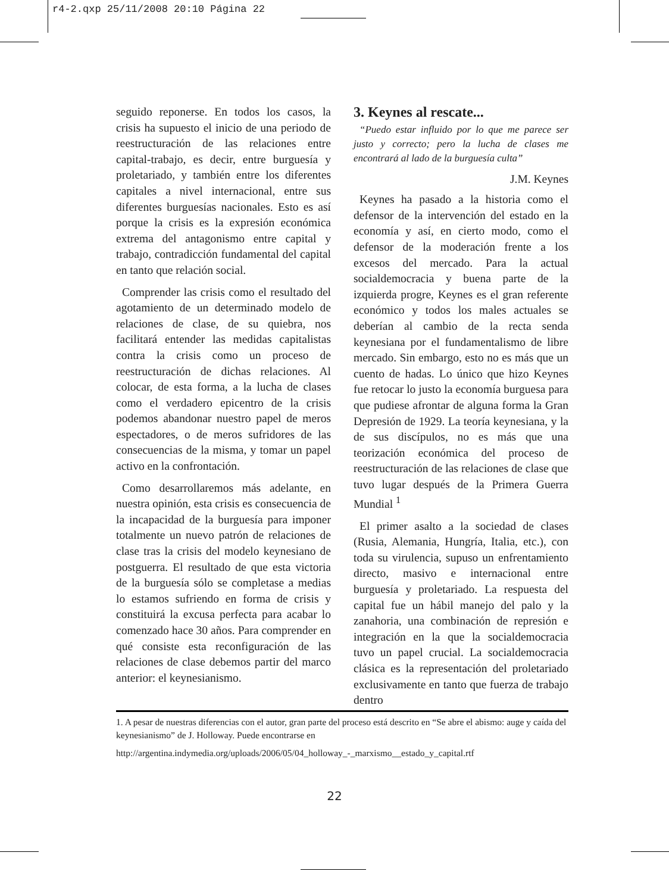r4-2.qxp 25/11/2008 20:10 Página 22
seguido reponerse. En todos los casos, la crisis ha supuesto el inicio de una periodo de reestructuración de las relaciones entre capital-trabajo, es decir, entre burguesía y proletariado, y también entre los diferentes capitales a nivel internacional, entre sus diferentes burguesías nacionales. Esto es así porque la crisis es la expresión económica extrema del antagonismo entre capital y trabajo, contradicción fundamental del capital en tanto que relación social.
Comprender las crisis como el resultado del agotamiento de un determinado modelo de relaciones de clase, de su quiebra, nos facilitará entender las medidas capitalistas contra la crisis como un proceso de reestructuración de dichas relaciones. Al colocar, de esta forma, a la lucha de clases como el verdadero epicentro de la crisis podemos abandonar nuestro papel de meros espectadores, o de meros sufridores de las consecuencias de la misma, y tomar un papel activo en la confrontación.
Como desarrollaremos más adelante, en nuestra opinión, esta crisis es consecuencia de la incapacidad de la burguesía para imponer totalmente un nuevo patrón de relaciones de clase tras la crisis del modelo keynesiano de postguerra. El resultado de que esta victoria de la burguesía sólo se completase a medias lo estamos sufriendo en forma de crisis y constituirá la excusa perfecta para acabar lo comenzado hace 30 años. Para comprender en qué consiste esta reconfiguración de las relaciones de clase debemos partir del marco anterior: el keynesianismo.
3. Keynes al rescate...
“Puedo estar influido por lo que me parece ser justo y correcto; pero la lucha de clases me encontrará al lado de la burguesía culta”
J.M. Keynes
Keynes ha pasado a la historia como el defensor de la intervención del estado en la economía y así, en cierto modo, como el defensor de la moderación frente a los excesos del mercado. Para la actual socialdemocracia y buena parte de la izquierda progre, Keynes es el gran referente económico y todos los males actuales se deberían al cambio de la recta senda keynesiana por el fundamentalismo de libre mercado. Sin embargo, esto no es más que un cuento de hadas. Lo único que hizo Keynes fue retocar lo justo la economía burguesa para que pudiese afrontar de alguna forma la Gran Depresión de 1929. La teoría keynesiana, y la de sus discípulos, no es más que una teorización económica del proceso de reestructuración de las relaciones de clase que tuvo lugar después de la Primera Guerra Mundial <sup>1</sup>
El primer asalto a la sociedad de clases (Rusia, Alemania, Hungría, Italia, etc.), con toda su virulencia, supuso un enfrentamiento directo, masivo e internacional entre burguesía y proletariado. La respuesta del capital fue un hábil manejo del palo y la zanahoria, una combinación de represión e integración en la que la socialdemocracia tuvo un papel crucial. La socialdemocracia clásica es la representación del proletariado exclusivamente en tanto que fuerza de trabajo dentro
1. A pesar de nuestras diferencias con el autor, gran parte del proceso está descrito en “Se abre el abismo: auge y caída del keynesianismo” de J. Holloway. Puede encontrarse en
http://argentina.indymedia.org/uploads/2006/05/04_holloway_-_marxismo__estado_y_capital.rtf
22